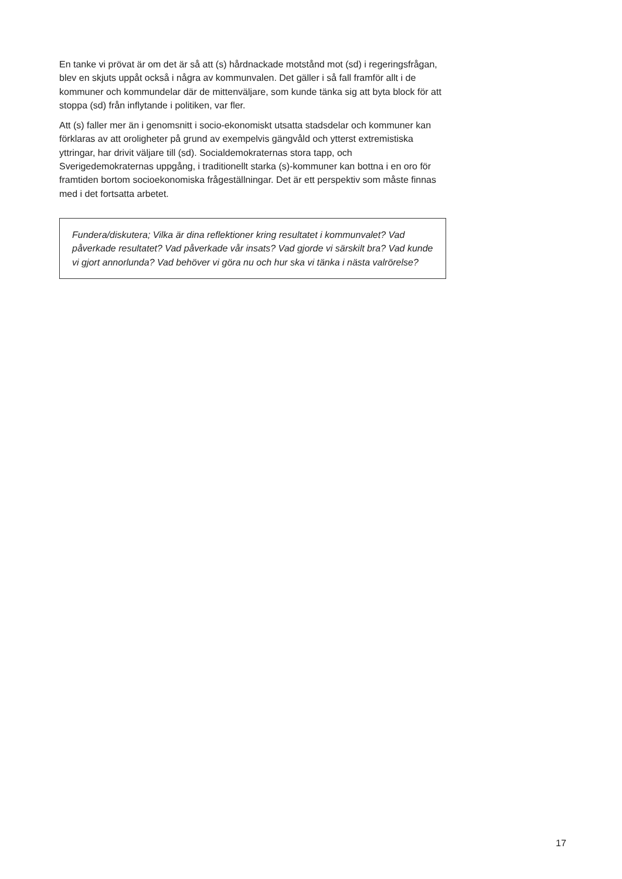En tanke vi prövat är om det är så att (s) hårdnackade motstånd mot (sd) i regeringsfrågan, blev en skjuts uppåt också i några av kommunvalen. Det gäller i så fall framför allt i de kommuner och kommundelar där de mittenväljare, som kunde tänka sig att byta block för att stoppa (sd) från inflytande i politiken, var fler.
Att (s) faller mer än i genomsnitt i socio-ekonomiskt utsatta stadsdelar och kommuner kan förklaras av att oroligheter på grund av exempelvis gängvåld och ytterst extremistiska yttringar, har drivit väljare till (sd). Socialdemokraternas stora tapp, och Sverigedemokraternas uppgång, i traditionellt starka (s)-kommuner kan bottna i en oro för framtiden bortom socioekonomiska frågeställningar. Det är ett perspektiv som måste finnas med i det fortsatta arbetet.
Fundera/diskutera; Vilka är dina reflektioner kring resultatet i kommunvalet? Vad påverkade resultatet? Vad påverkade vår insats? Vad gjorde vi särskilt bra? Vad kunde vi gjort annorlunda? Vad behöver vi göra nu och hur ska vi tänka i nästa valrörelse?
17